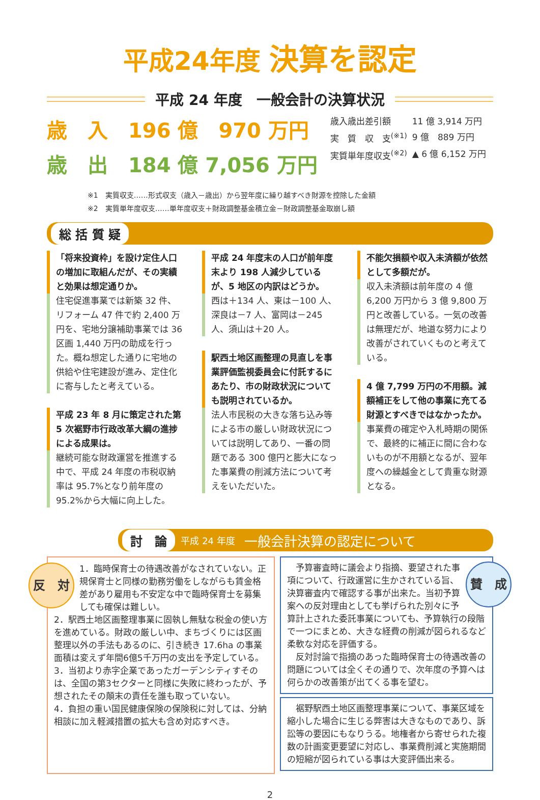平成24年度 決算を認定
平成 24 年度　一般会計の決算状況
歳　入　196 億　970 万円
歳　出　184 億 7,056 万円
| 歳入歳出差引額 | 11 億 3,914 万円 |
| 実 質 収 支<sup>(※1)</sup> | 9 億 889 万円 |
| 実質単年度収支<sup>(※2)</sup> | ▲ 6 億 6,152 万円 |
※1　実質収支……形式収支（歳入－歳出）から翌年度に繰り越すべき財源を控除した金額
※2　実質単年度収支……単年度収支＋財政調整基金積立金－財政調整基金取崩し額
総 括 質 疑
「将来投資枠」を設け定住人口の増加に取組んだが、その実績と効果は想定通りか。
住宅促進事業では新築 32 件、リフォーム 47 件で約 2,400 万円を、宅地分譲補助事業では 36 区画 1,440 万円の助成を行った。概ね想定した通りに宅地の供給や住宅建設が進み、定住化に寄与したと考えている。
平成 23 年 8 月に策定された第 5 次裾野市行政改革大綱の進捗による成果は。
継続可能な財政運営を推進する中で、平成 24 年度の市税収納率は 95.7%となり前年度の 95.2%から大幅に向上した。
平成 24 年度末の人口が前年度末より 198 人減少しているが、5 地区の内訳はどうか。
西は＋134 人、東は－100 人、深良は－7 人、富岡は－245 人、須山は＋20 人。
駅西土地区画整理の見直しを事業評価監視委員会に付託するにあたり、市の財政状況についても説明されているか。
法人市民税の大きな落ち込み等による市の厳しい財政状況については説明してあり、一番の問題である 300 億円と膨大になった事業費の削減方法について考えをいただいた。
不能欠損額や収入未済額が依然として多額だが。
収入未済額は前年度の 4 億 6,200 万円から 3 億 9,800 万円と改善している。一気の改善は無理だが、地道な努力により改善がされていくものと考えている。
4 億 7,799 万円の不用額。減額補正をして他の事業に充てる財源とすべきではなかったか。
事業費の確定や入札時期の関係で、最終的に補正に間に合わないものが不用額となるが、翌年度への繰越金として貴重な財源となる。
討　論 平成 24 年度　一般会計決算の認定について
反　対 1．臨時保育士の待遇改善がなされていない。正規保育士と同様の勤務労働をしながらも賃金格差があり雇用も不安定な中で臨時保育士を募集しても確保は難しい。
2．駅西土地区画整理事業に固執し無駄な税金の使い方を進めている。財政の厳しい中、まちづくりには区画整理以外の手法もあるのに、引き続き 17.6ha の事業面積は変えず年間6億5千万円の支出を予定している。
3．当初より赤字企業であったガーデンシティすそのは、全国の第3セクターと同様に失敗に終わったが、予想されたその顛末の責任を誰も取っていない。
4．負担の重い国民健康保険の保険税に対しては、分納相談に加え軽減措置の拡大も含め対応すべき。
賛　成　予算審査時に議会より指摘、要望された事項について、行政運営に生かされている旨、決算審査内で確認する事が出来た。当初予算案への反対理由としても挙げられた別々に予算計上された委託事業についても、予算執行の段階で一つにまとめ、大きな経費の削減が図られるなど柔軟な対応を評価する。
　反対討論で指摘のあった臨時保育士の待遇改善の問題については全くその通りで、次年度の予算へは何らかの改善策が出てくる事を望む。
　裾野駅西土地区画整理事業について、事業区域を縮小した場合に生じる弊害は大きなものであり、訴訟等の要因にもなりうる。地権者から寄せられた複数の計画変更要望に対応し、事業費削減と実施期間の短縮が図られている事は大変評価出来る。
2